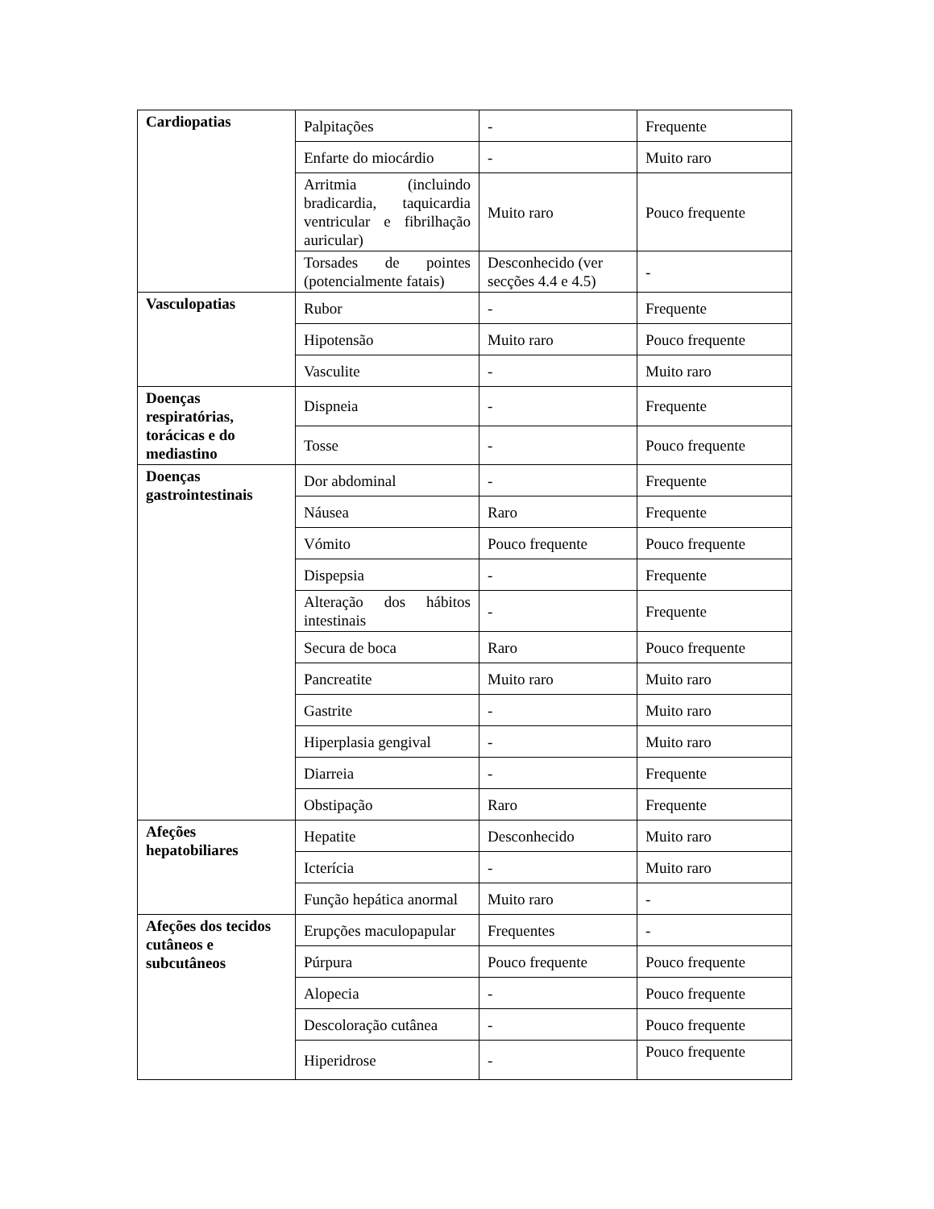| Cardiopatias | Palpitações | - | Frequente |
| | Enfarte do miocárdio | - | Muito raro |
| | Arritmia (incluindo bradicardia, taquicardia ventricular e fibrilhação auricular) | Muito raro | Pouco frequente |
| | Torsades de pointes (potencialmente fatais) | Desconhecido (ver secções 4.4 e 4.5) | - |
| Vasculopatias | Rubor | - | Frequente |
| | Hipotensão | Muito raro | Pouco frequente |
| | Vasculite | - | Muito raro |
| Doenças respiratórias, torácicas e do mediastino | Dispneia | - | Frequente |
| | Tosse | - | Pouco frequente |
| Doenças gastrointestinais | Dor abdominal | - | Frequente |
| | Náusea | Raro | Frequente |
| | Vómito | Pouco frequente | Pouco frequente |
| | Dispepsia | - | Frequente |
| | Alteração dos hábitos intestinais | - | Frequente |
| | Secura de boca | Raro | Pouco frequente |
| | Pancreatite | Muito raro | Muito raro |
| | Gastrite | - | Muito raro |
| | Hiperplasia gengival | - | Muito raro |
| | Diarreia | - | Frequente |
| | Obstipação | Raro | Frequente |
| Afeções hepatobiliares | Hepatite | Desconhecido | Muito raro |
| | Icterícia | - | Muito raro |
| | Função hepática anormal | Muito raro | - |
| Afeções dos tecidos cutâneos e subcutâneos | Erupções maculopapular | Frequentes | - |
| | Púrpura | Pouco frequente | Pouco frequente |
| | Alopecia | - | Pouco frequente |
| | Descoloração cutânea | - | Pouco frequente |
| | Hiperidrose | - | Pouco frequente |